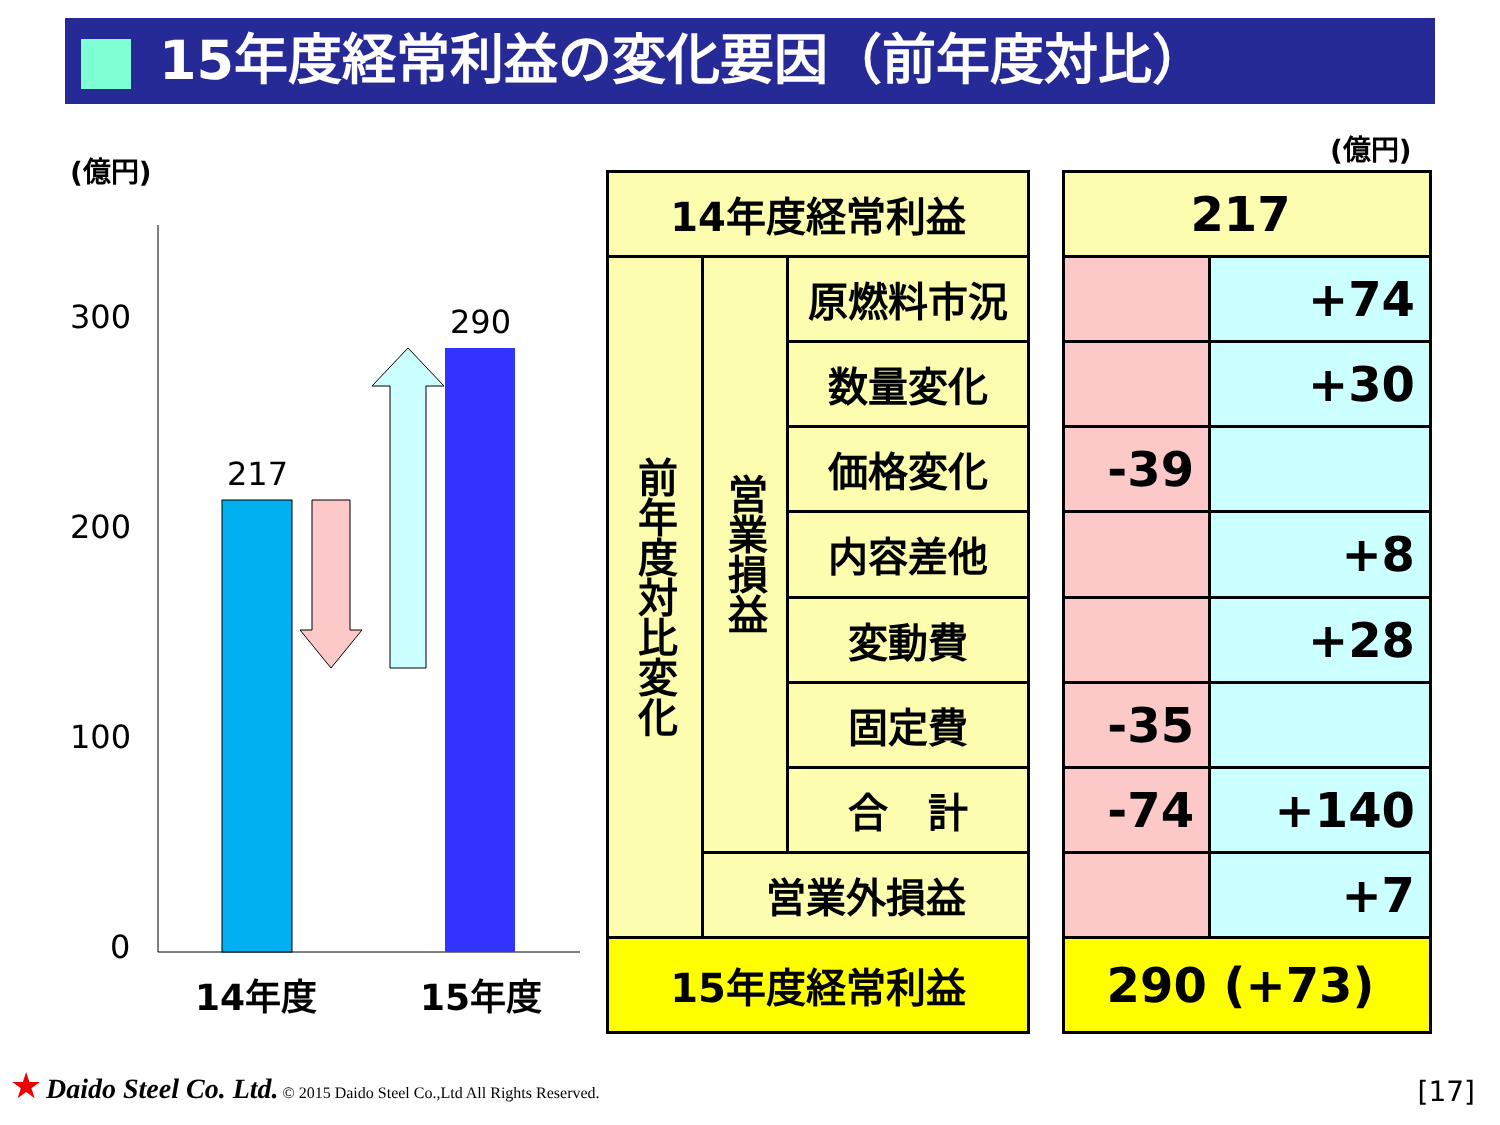15年度経常利益の変化要因（前年度対比）
(億円)
(億円)
300
200
100
0
217
290
14年度
15年度
| 14年度経常利益 | | |
| 前年度対比変化 | 営業損益 | 原燃料市況 |
| | | 数量変化 |
| | | 価格変化 |
| | | 内容差他 |
| | | 変動費 |
| | | 固定費 |
| | | 合 計 |
| | 営業外損益 | |
| 15年度経常利益 | | |
| 217 | |
| | +74 |
| | +30 |
| -39 | |
| | +8 |
| | +28 |
| -35 | |
| -74 | +140 |
| | +7 |
| 290 (+73) | |
★ Daido Steel Co. Ltd. © 2015 Daido Steel Co.,Ltd All Rights Reserved.
[17]